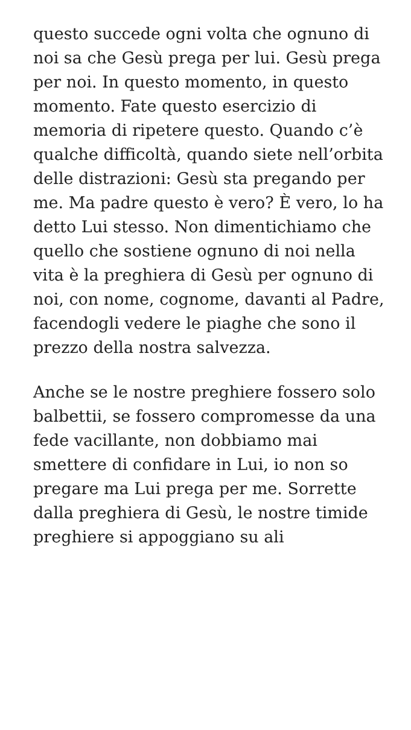questo succede ogni volta che ognuno di noi sa che Gesù prega per lui. Gesù prega per noi. In questo momento, in questo momento. Fate questo esercizio di memoria di ripetere questo. Quando c’è qualche difficoltà, quando siete nell’orbita delle distrazioni: Gesù sta pregando per me. Ma padre questo è vero? È vero, lo ha detto Lui stesso. Non dimentichiamo che quello che sostiene ognuno di noi nella vita è la preghiera di Gesù per ognuno di noi, con nome, cognome, davanti al Padre, facendogli vedere le piaghe che sono il prezzo della nostra salvezza.
Anche se le nostre preghiere fossero solo balbettii, se fossero compromesse da una fede vacillante, non dobbiamo mai smettere di confidare in Lui, io non so pregare ma Lui prega per me. Sorrette dalla preghiera di Gesù, le nostre timide preghiere si appoggiano su ali